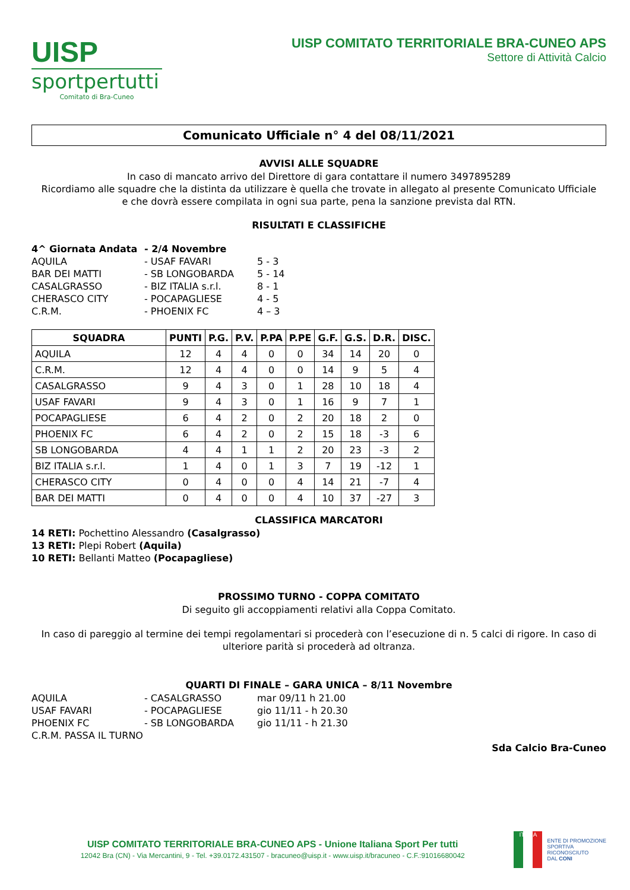UISP
sportpertutti
Comitato di Bra-Cuneo
UISP COMITATO TERRITORIALE BRA-CUNEO APS
Settore di Attività Calcio
Comunicato Ufficiale n° 4 del 08/11/2021
AVVISI ALLE SQUADRE
In caso di mancato arrivo del Direttore di gara contattare il numero 3497895289
Ricordiamo alle squadre che la distinta da utilizzare è quella che trovate in allegato al presente Comunicato Ufficiale
e che dovrà essere compilata in ogni sua parte, pena la sanzione prevista dal RTN.
RISULTATI E CLASSIFICHE
| 4^ Giornata Andata | - 2/4 Novembre | |
| AQUILA | - USAF FAVARI | 5 - 3 |
| BAR DEI MATTI | - SB LONGOBARDA | 5 - 14 |
| CASALGRASSO | - BIZ ITALIA s.r.l. | 8 - 1 |
| CHERASCO CITY | - POCAPAGLIESE | 4 - 5 |
| C.R.M. | - PHOENIX FC | 4 – 3 |
| SQUADRA | PUNTI | P.G. | P.V. | P.PA | P.PE | G.F. | G.S. | D.R. | DISC. |
| --- | --- | --- | --- | --- | --- | --- | --- | --- | --- |
| AQUILA | 12 | 4 | 4 | 0 | 0 | 34 | 14 | 20 | 0 |
| C.R.M. | 12 | 4 | 4 | 0 | 0 | 14 | 9 | 5 | 4 |
| CASALGRASSO | 9 | 4 | 3 | 0 | 1 | 28 | 10 | 18 | 4 |
| USAF FAVARI | 9 | 4 | 3 | 0 | 1 | 16 | 9 | 7 | 1 |
| POCAPAGLIESE | 6 | 4 | 2 | 0 | 2 | 20 | 18 | 2 | 0 |
| PHOENIX FC | 6 | 4 | 2 | 0 | 2 | 15 | 18 | -3 | 6 |
| SB LONGOBARDA | 4 | 4 | 1 | 1 | 2 | 20 | 23 | -3 | 2 |
| BIZ ITALIA s.r.l. | 1 | 4 | 0 | 1 | 3 | 7 | 19 | -12 | 1 |
| CHERASCO CITY | 0 | 4 | 0 | 0 | 4 | 14 | 21 | -7 | 4 |
| BAR DEI MATTI | 0 | 4 | 0 | 0 | 4 | 10 | 37 | -27 | 3 |
CLASSIFICA MARCATORI
14 RETI: Pochettino Alessandro (Casalgrasso)
13 RETI: Plepi Robert (Aquila)
10 RETI: Bellanti Matteo (Pocapagliese)
PROSSIMO TURNO - COPPA COMITATO
Di seguito gli accoppiamenti relativi alla Coppa Comitato.
In caso di pareggio al termine dei tempi regolamentari si procederà con l’esecuzione di n. 5 calci di rigore. In caso di ulteriore parità si procederà ad oltranza.
QUARTI DI FINALE – GARA UNICA – 8/11 Novembre
| AQUILA | - CASALGRASSO | mar 09/11 h 21.00 |
| USAF FAVARI | - POCAPAGLIESE | gio 11/11 - h 20.30 |
| PHOENIX FC | - SB LONGOBARDA | gio 11/11 - h 21.30 |
| C.R.M. PASSA IL TURNO | | |
Sda Calcio Bra-Cuneo
UISP COMITATO TERRITORIALE BRA-CUNEO APS - Unione Italiana Sport Per tutti
12042 Bra (CN) - Via Mercantini, 9 - Tel. +39.0172.431507 - bracuneo@uisp.it - www.uisp.it/bracuneo - C.F.:91016680042
ITALIA
ENTE DI PROMOZIONE
SPORTIVA
RICONOSCIUTO
DAL CONI